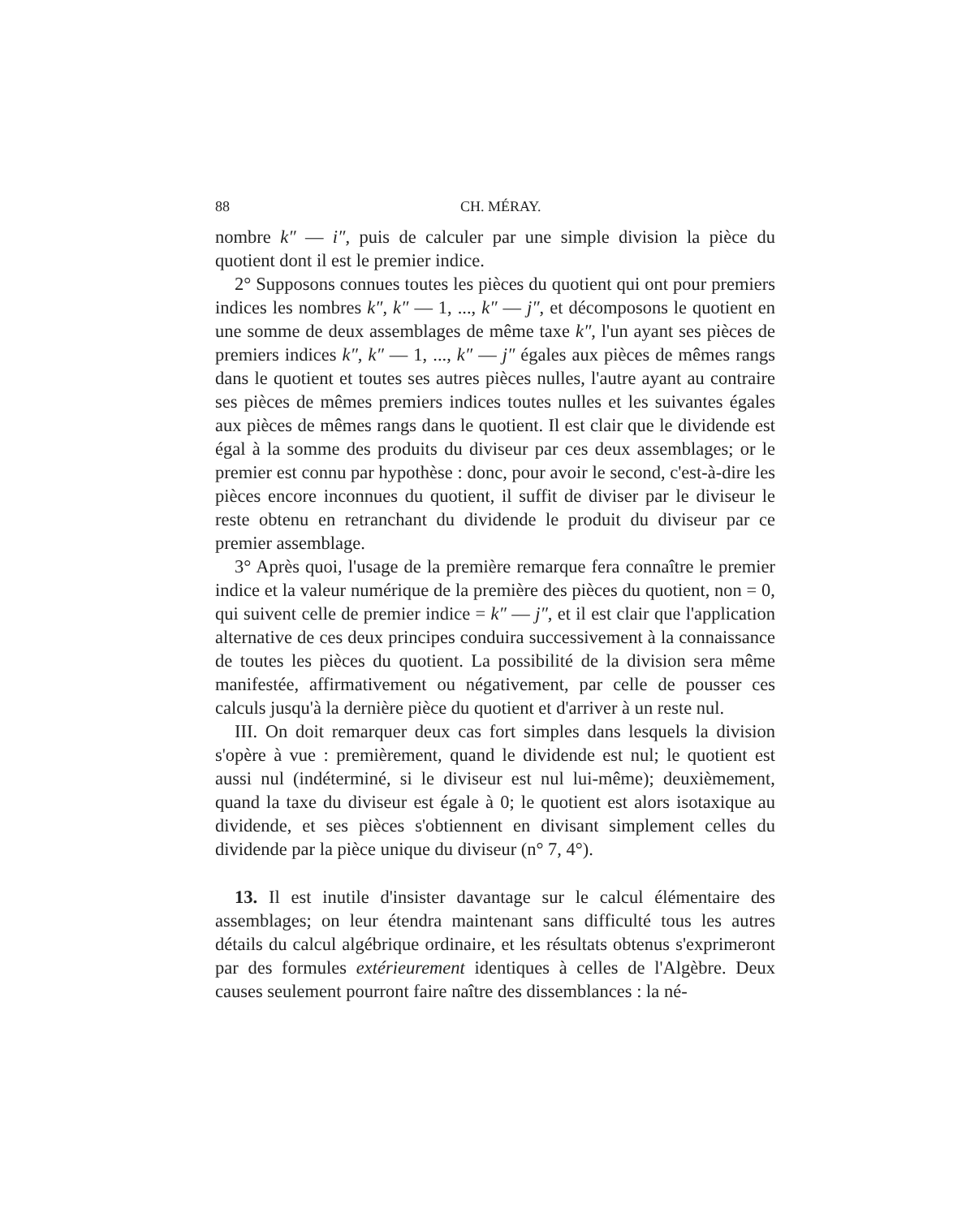88 CH. MÉRAY.
nombre k″ — i″, puis de calculer par une simple division la pièce du quotient dont il est le premier indice.
2° Supposons connues toutes les pièces du quotient qui ont pour premiers indices les nombres k″, k″ — 1, ..., k″ — j″, et décomposons le quotient en une somme de deux assemblages de même taxe k″, l'un ayant ses pièces de premiers indices k″, k″ — 1, ..., k″ — j″ égales aux pièces de mêmes rangs dans le quotient et toutes ses autres pièces nulles, l'autre ayant au contraire ses pièces de mêmes premiers indices toutes nulles et les suivantes égales aux pièces de mêmes rangs dans le quotient. Il est clair que le dividende est égal à la somme des produits du diviseur par ces deux assemblages; or le premier est connu par hypothèse : donc, pour avoir le second, c'est-à-dire les pièces encore inconnues du quotient, il suffit de diviser par le diviseur le reste obtenu en retranchant du dividende le produit du diviseur par ce premier assemblage.
3° Après quoi, l'usage de la première remarque fera connaître le premier indice et la valeur numérique de la première des pièces du quotient, non = 0, qui suivent celle de premier indice = k″ — j″, et il est clair que l'application alternative de ces deux principes conduira successivement à la connaissance de toutes les pièces du quotient. La possibilité de la division sera même manifestée, affirmativement ou négativement, par celle de pousser ces calculs jusqu'à la dernière pièce du quotient et d'arriver à un reste nul.
III. On doit remarquer deux cas fort simples dans lesquels la division s'opère à vue : premièrement, quand le dividende est nul; le quotient est aussi nul (indéterminé, si le diviseur est nul lui-même); deuxièmement, quand la taxe du diviseur est égale à 0; le quotient est alors isotaxique au dividende, et ses pièces s'obtiennent en divisant simplement celles du dividende par la pièce unique du diviseur (n° 7, 4°).
13. Il est inutile d'insister davantage sur le calcul élémentaire des assemblages; on leur étendra maintenant sans difficulté tous les autres détails du calcul algébrique ordinaire, et les résultats obtenus s'exprimeront par des formules extérieurement identiques à celles de l'Algèbre. Deux causes seulement pourront faire naître des dissemblances : la né-